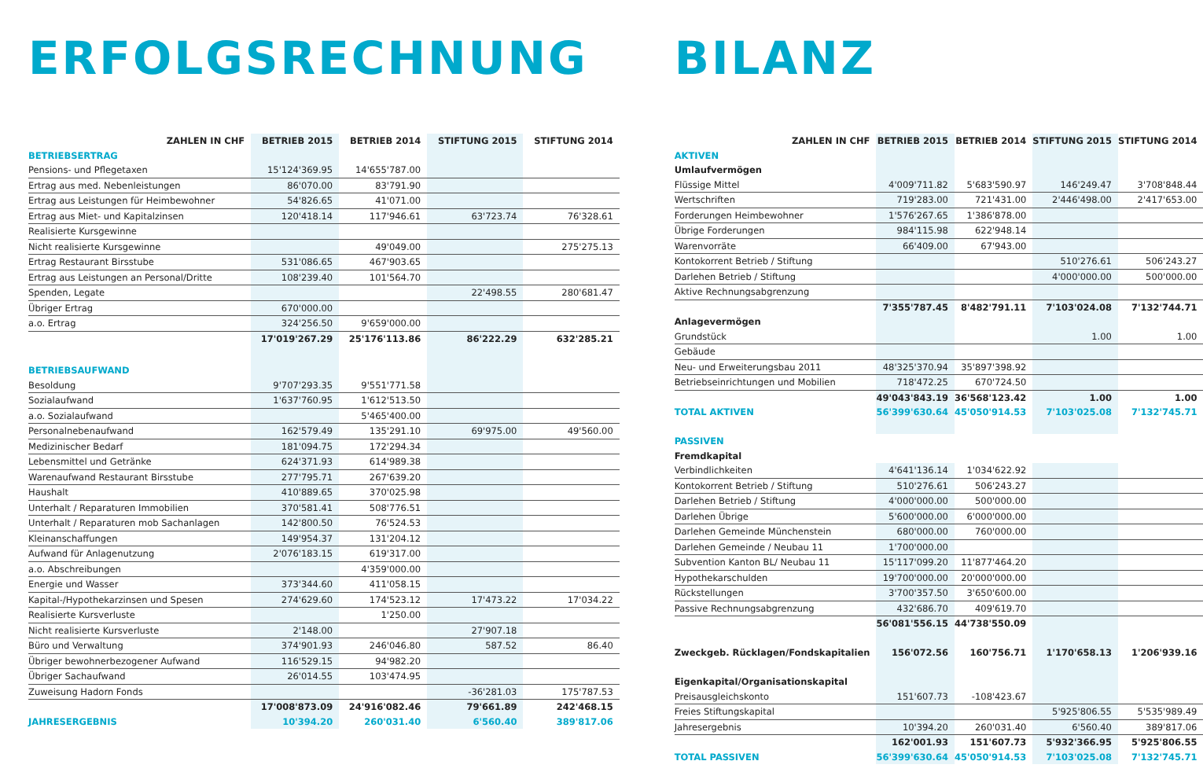ERFOLGSRECHNUNG
| ZAHLEN IN CHF | BETRIEB 2015 | BETRIEB 2014 | STIFTUNG 2015 | STIFTUNG 2014 |
| --- | --- | --- | --- | --- |
| BETRIEBSERTRAG | | | | |
| Pensions- und Pflegetaxen | 15'124'369.95 | 14'655'787.00 | | |
| Ertrag aus med. Nebenleistungen | 86'070.00 | 83'791.90 | | |
| Ertrag aus Leistungen für Heimbewohner | 54'826.65 | 41'071.00 | | |
| Ertrag aus Miet- und Kapitalzinsen | 120'418.14 | 117'946.61 | 63'723.74 | 76'328.61 |
| Realisierte Kursgewinne | | | | |
| Nicht realisierte Kursgewinne | | 49'049.00 | | 275'275.13 |
| Ertrag Restaurant Birsstube | 531'086.65 | 467'903.65 | | |
| Ertrag aus Leistungen an Personal/Dritte | 108'239.40 | 101'564.70 | | |
| Spenden, Legate | | | 22'498.55 | 280'681.47 |
| Übriger Ertrag | 670'000.00 | | | |
| a.o. Ertrag | 324'256.50 | 9'659'000.00 | | |
| | 17'019'267.29 | 25'176'113.86 | 86'222.29 | 632'285.21 |
| BETRIEBSAUFWAND | | | | |
| Besoldung | 9'707'293.35 | 9'551'771.58 | | |
| Sozialaufwand | 1'637'760.95 | 1'612'513.50 | | |
| a.o. Sozialaufwand | | 5'465'400.00 | | |
| Personalnebenaufwand | 162'579.49 | 135'291.10 | 69'975.00 | 49'560.00 |
| Medizinischer Bedarf | 181'094.75 | 172'294.34 | | |
| Lebensmittel und Getränke | 624'371.93 | 614'989.38 | | |
| Warenaufwand Restaurant Birsstube | 277'795.71 | 267'639.20 | | |
| Haushalt | 410'889.65 | 370'025.98 | | |
| Unterhalt / Reparaturen Immobilien | 370'581.41 | 508'776.51 | | |
| Unterhalt / Reparaturen mob Sachanlagen | 142'800.50 | 76'524.53 | | |
| Kleinanschaffungen | 149'954.37 | 131'204.12 | | |
| Aufwand für Anlagenutzung | 2'076'183.15 | 619'317.00 | | |
| a.o. Abschreibungen | | 4'359'000.00 | | |
| Energie und Wasser | 373'344.60 | 411'058.15 | | |
| Kapital-/Hypothekarzinsen und Spesen | 274'629.60 | 174'523.12 | 17'473.22 | 17'034.22 |
| Realisierte Kursverluste | | 1'250.00 | | |
| Nicht realisierte Kursverluste | 2'148.00 | | 27'907.18 | |
| Büro und Verwaltung | 374'901.93 | 246'046.80 | 587.52 | 86.40 |
| Übriger bewohnerbezogener Aufwand | 116'529.15 | 94'982.20 | | |
| Übriger Sachaufwand | 26'014.55 | 103'474.95 | | |
| Zuweisung Hadorn Fonds | | | -36'281.03 | 175'787.53 |
| | 17'008'873.09 | 24'916'082.46 | 79'661.89 | 242'468.15 |
| JAHRESERGEBNIS | 10'394.20 | 260'031.40 | 6'560.40 | 389'817.06 |
BILANZ
| ZAHLEN IN CHF | BETRIEB 2015 | BETRIEB 2014 | STIFTUNG 2015 | STIFTUNG 2014 |
| --- | --- | --- | --- | --- |
| AKTIVEN | | | | |
| Umlaufvermögen | | | | |
| Flüssige Mittel | 4'009'711.82 | 5'683'590.97 | 146'249.47 | 3'708'848.44 |
| Wertschriften | 719'283.00 | 721'431.00 | 2'446'498.00 | 2'417'653.00 |
| Forderungen Heimbewohner | 1'576'267.65 | 1'386'878.00 | | |
| Übrige Forderungen | 984'115.98 | 622'948.14 | | |
| Warenvorräte | 66'409.00 | 67'943.00 | | |
| Kontokorrent Betrieb / Stiftung | | | 510'276.61 | 506'243.27 |
| Darlehen Betrieb / Stiftung | | | 4'000'000.00 | 500'000.00 |
| Aktive Rechnungsabgrenzung | | | | |
| | 7'355'787.45 | 8'482'791.11 | 7'103'024.08 | 7'132'744.71 |
| Anlagevermögen | | | | |
| Grundstück | | | 1.00 | 1.00 |
| Gebäude | | | | |
| Neu- und Erweiterungsbau 2011 | 48'325'370.94 | 35'897'398.92 | | |
| Betriebseinrichtungen und Mobilien | 718'472.25 | 670'724.50 | | |
| | 49'043'843.19 | 36'568'123.42 | 1.00 | 1.00 |
| TOTAL AKTIVEN | 56'399'630.64 | 45'050'914.53 | 7'103'025.08 | 7'132'745.71 |
| PASSIVEN | | | | |
| Fremdkapital | | | | |
| Verbindlichkeiten | 4'641'136.14 | 1'034'622.92 | | |
| Kontokorrent Betrieb / Stiftung | 510'276.61 | 506'243.27 | | |
| Darlehen Betrieb / Stiftung | 4'000'000.00 | 500'000.00 | | |
| Darlehen Übrige | 5'600'000.00 | 6'000'000.00 | | |
| Darlehen Gemeinde Münchenstein | 680'000.00 | 760'000.00 | | |
| Darlehen Gemeinde / Neubau 11 | 1'700'000.00 | | | |
| Subvention Kanton BL/ Neubau 11 | 15'117'099.20 | 11'877'464.20 | | |
| Hypothekarschulden | 19'700'000.00 | 20'000'000.00 | | |
| Rückstellungen | 3'700'357.50 | 3'650'600.00 | | |
| Passive Rechnungsabgrenzung | 432'686.70 | 409'619.70 | | |
| | 56'081'556.15 | 44'738'550.09 | | |
| Zweckgeb. Rücklagen/Fondskapitalien | 156'072.56 | 160'756.71 | 1'170'658.13 | 1'206'939.16 |
| Eigenkapital/Organisationskapital | | | | |
| Preisausgleichskonto | 151'607.73 | -108'423.67 | | |
| Freies Stiftungskapital | | | 5'925'806.55 | 5'535'989.49 |
| Jahresergebnis | 10'394.20 | 260'031.40 | 6'560.40 | 389'817.06 |
| | 162'001.93 | 151'607.73 | 5'932'366.95 | 5'925'806.55 |
| TOTAL PASSIVEN | 56'399'630.64 | 45'050'914.53 | 7'103'025.08 | 7'132'745.71 |